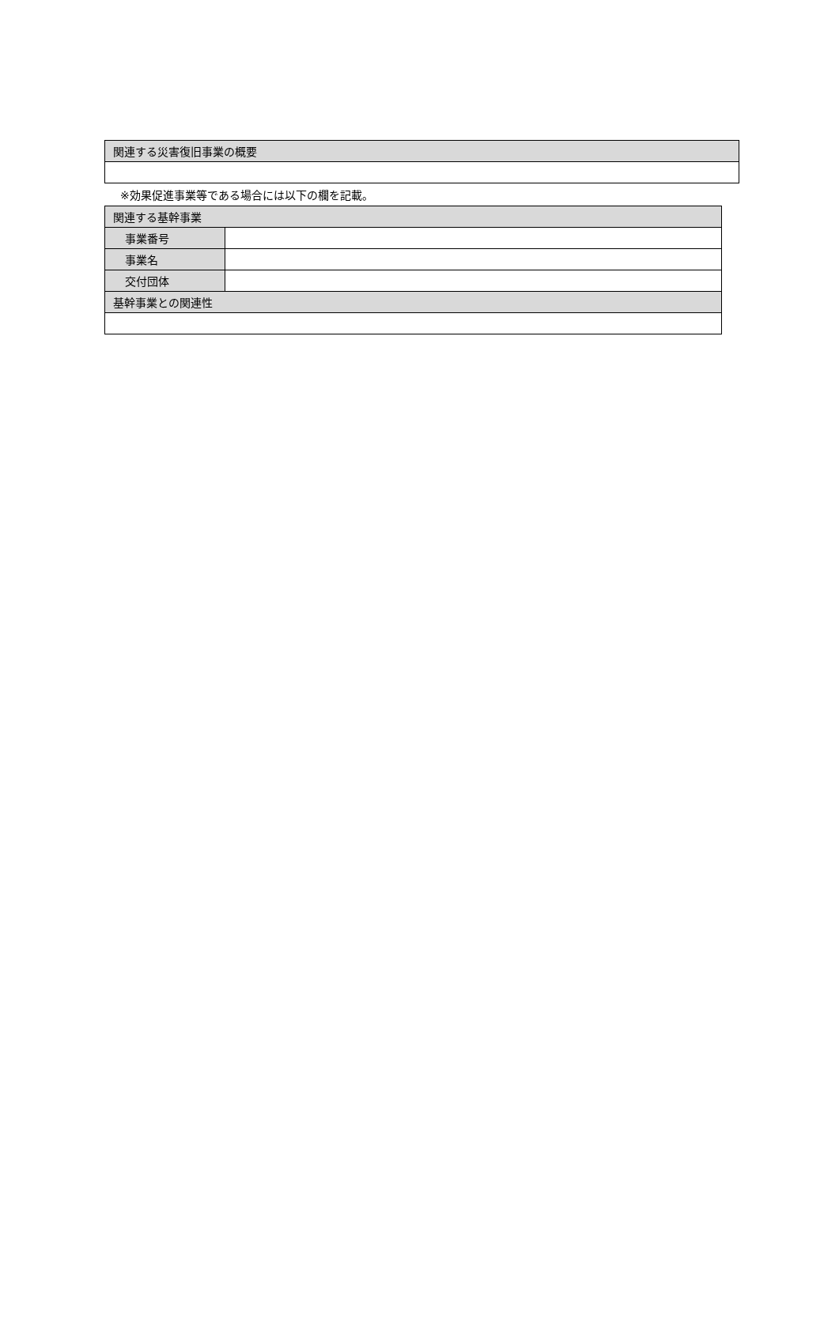| 関連する災害復旧事業の概要 |
| --- |
※効果促進事業等である場合には以下の欄を記載。
| 関連する基幹事業 | |
| --- | --- |
| 事業番号 | |
| 事業名 | |
| 交付団体 | |
| 基幹事業との関連性 | |